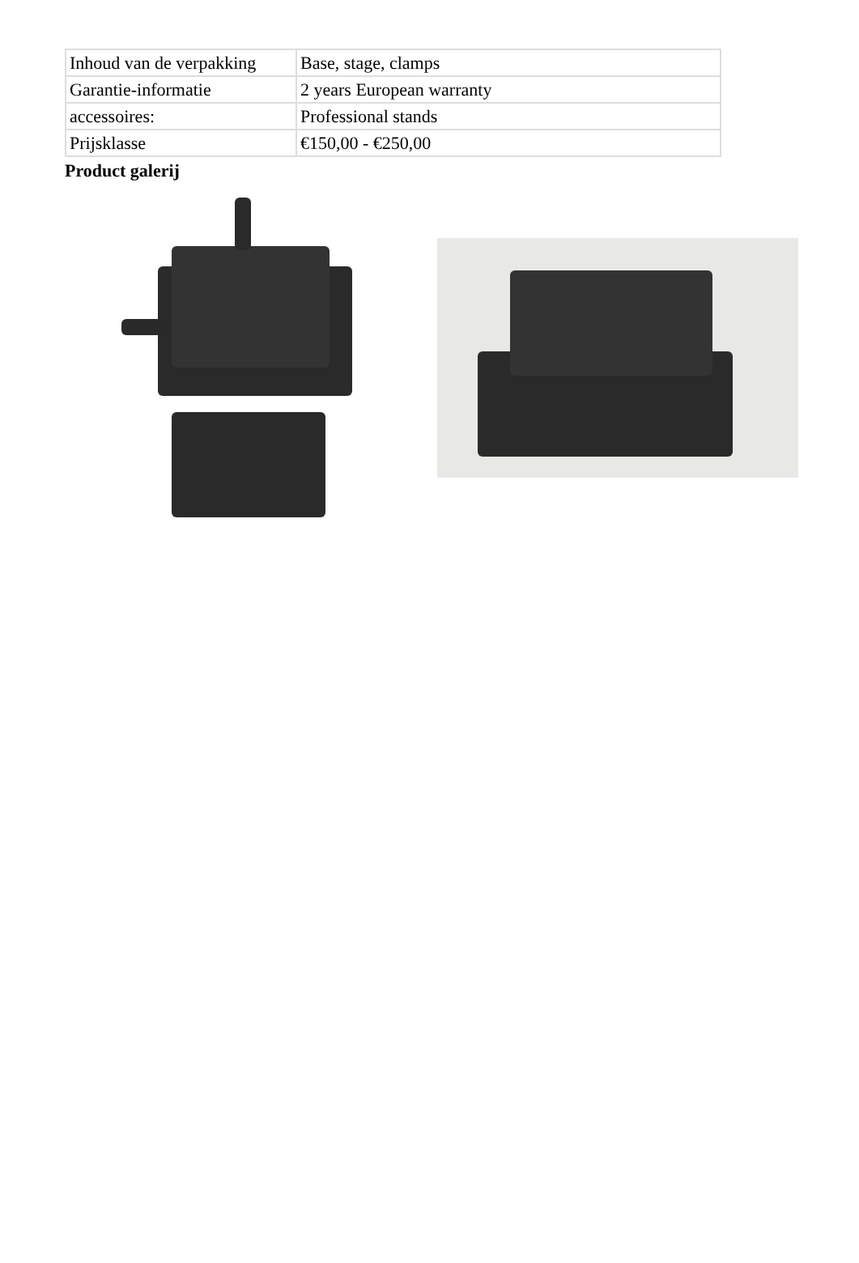| Inhoud van de verpakking | Base, stage, clamps |
| Garantie-informatie | 2 years European warranty |
| accessoires: | Professional stands |
| Prijsklasse | €150,00 - €250,00 |
Product galerij